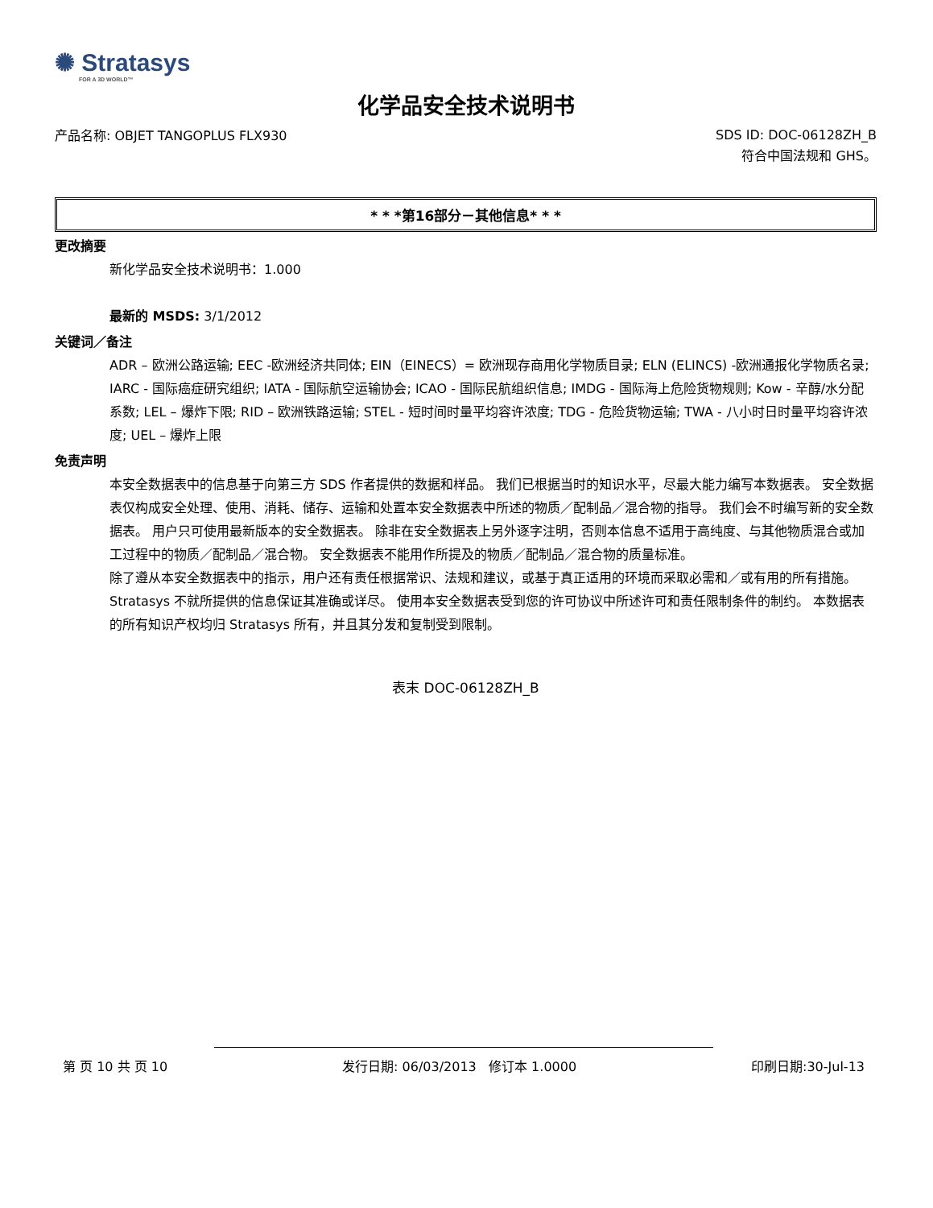✺ Stratasys
FOR A 3D WORLD™
化学品安全技术说明书
产品名称: OBJET TANGOPLUS FLX930
SDS ID: DOC-06128ZH_B
符合中国法规和 GHS。
* * *第16部分－其他信息* * *
更改摘要
新化学品安全技术说明书：1.000
最新的 MSDS: 3/1/2012
关键词／备注
ADR – 欧洲公路运输; EEC -欧洲经济共同体; EIN（EINECS）= 欧洲现存商用化学物质目录; ELN (ELINCS) -欧洲通报化学物质名录; IARC - 国际癌症研究组织; IATA - 国际航空运输协会; ICAO - 国际民航组织信息; IMDG - 国际海上危险货物规则; Kow - 辛醇/水分配系数; LEL – 爆炸下限; RID – 欧洲铁路运输; STEL - 短时间时量平均容许浓度; TDG - 危险货物运输; TWA - 八小时日时量平均容许浓度; UEL – 爆炸上限
免责声明
本安全数据表中的信息基于向第三方 SDS 作者提供的数据和样品。 我们已根据当时的知识水平，尽最大能力编写本数据表。 安全数据表仅构成安全处理、使用、消耗、储存、运输和处置本安全数据表中所述的物质／配制品／混合物的指导。 我们会不时编写新的安全数据表。 用户只可使用最新版本的安全数据表。 除非在安全数据表上另外逐字注明，否则本信息不适用于高纯度、与其他物质混合或加工过程中的物质／配制品／混合物。 安全数据表不能用作所提及的物质／配制品／混合物的质量标准。
除了遵从本安全数据表中的指示，用户还有责任根据常识、法规和建议，或基于真正适用的环境而采取必需和／或有用的所有措施。 Stratasys 不就所提供的信息保证其准确或详尽。 使用本安全数据表受到您的许可协议中所述许可和责任限制条件的制约。 本数据表的所有知识产权均归 Stratasys 所有，并且其分发和复制受到限制。
表末 DOC-06128ZH_B
第 页 10 共 页 10 发行日期: 06/03/2013 修订本 1.0000 印刷日期:30-Jul-13